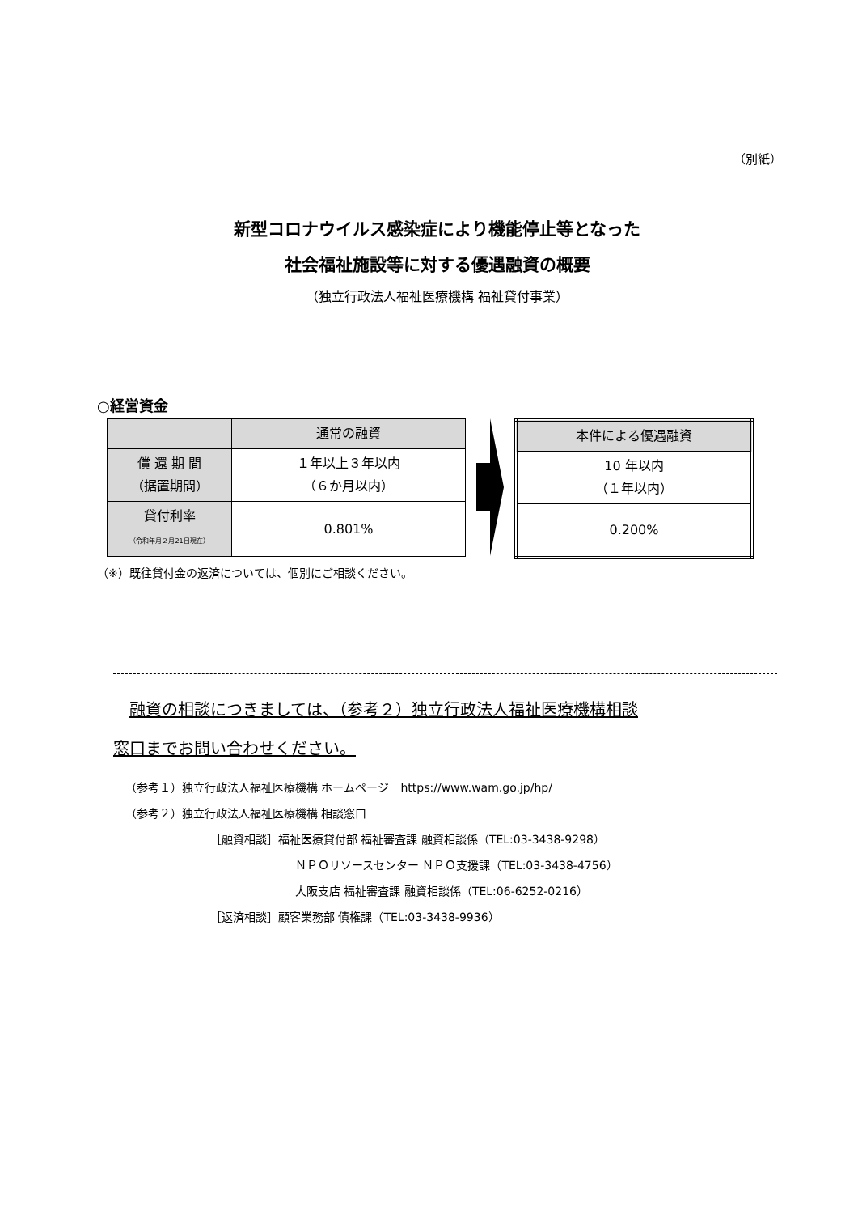（別紙）
新型コロナウイルス感染症により機能停止等となった
社会福祉施設等に対する優遇融資の概要
（独立行政法人福祉医療機構 福祉貸付事業）
○経営資金
| | 通常の融資 |
| --- | --- |
| 償 還 期 間 （据置期間） | １年以上３年以内 （６か月以内） |
| 貸付利率 （令和年月２月21日現在） | 0.801% |
| 本件による優遇融資 |
| --- |
| 10 年以内 （１年以内） |
| 0.200% |
（※）既往貸付金の返済については、個別にご相談ください。
 融資の相談につきましては、（参考２）独立行政法人福祉医療機構相談
窓口までお問い合わせください。
（参考１）独立行政法人福祉医療機構 ホームページ　https://www.wam.go.jp/hp/
（参考２）独立行政法人福祉医療機構 相談窓口
［融資相談］福祉医療貸付部 福祉審査課 融資相談係（TEL:03-3438-9298）
ＮＰＯリソースセンター ＮＰＯ支援課（TEL:03-3438-4756）
大阪支店 福祉審査課 融資相談係（TEL:06-6252-0216）
［返済相談］顧客業務部 債権課（TEL:03-3438-9936）